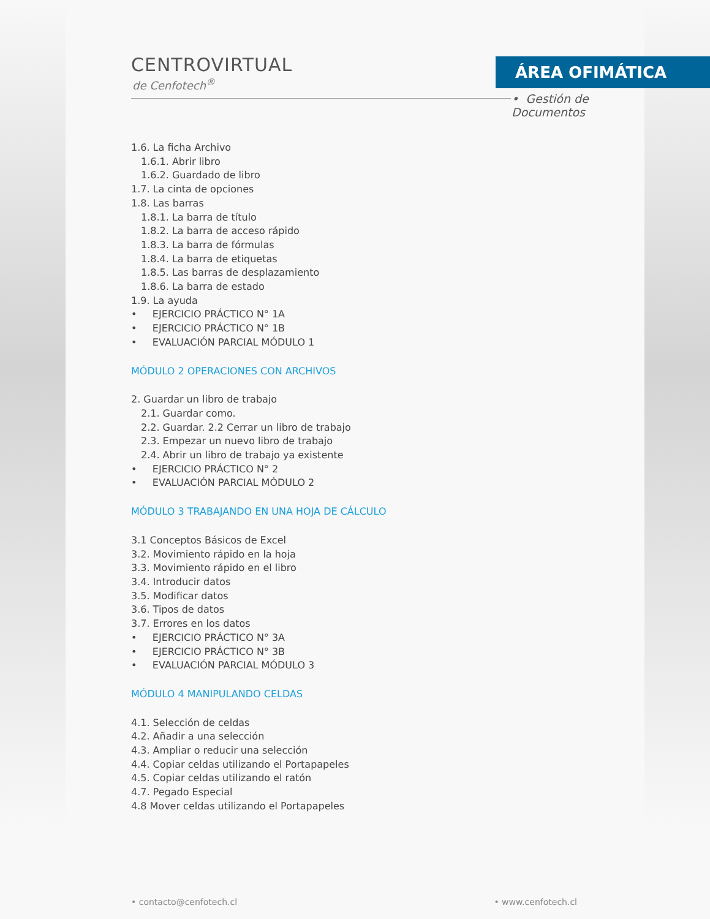CENTROVIRTUAL
de Cenfotech<sup>®</sup>
ÁREA OFIMÁTICA
• Gestión de Documentos
1.6. La ficha Archivo
1.6.1. Abrir libro
1.6.2. Guardado de libro
1.7. La cinta de opciones
1.8. Las barras
1.8.1. La barra de título
1.8.2. La barra de acceso rápido
1.8.3. La barra de fórmulas
1.8.4. La barra de etiquetas
1.8.5. Las barras de desplazamiento
1.8.6. La barra de estado
1.9. La ayuda
• EJERCICIO PRÁCTICO N° 1A
• EJERCICIO PRÁCTICO N° 1B
• EVALUACIÓN PARCIAL MÓDULO 1
MÓDULO 2 OPERACIONES CON ARCHIVOS
2. Guardar un libro de trabajo
2.1. Guardar como.
2.2. Guardar. 2.2 Cerrar un libro de trabajo
2.3. Empezar un nuevo libro de trabajo
2.4. Abrir un libro de trabajo ya existente
• EJERCICIO PRÁCTICO N° 2
• EVALUACIÓN PARCIAL MÓDULO 2
MÓDULO 3 TRABAJANDO EN UNA HOJA DE CÁLCULO
3.1 Conceptos Básicos de Excel
3.2. Movimiento rápido en la hoja
3.3. Movimiento rápido en el libro
3.4. Introducir datos
3.5. Modificar datos
3.6. Tipos de datos
3.7. Errores en los datos
• EJERCICIO PRÁCTICO N° 3A
• EJERCICIO PRÁCTICO N° 3B
• EVALUACIÓN PARCIAL MÓDULO 3
MÓDULO 4 MANIPULANDO CELDAS
4.1. Selección de celdas
4.2. Añadir a una selección
4.3. Ampliar o reducir una selección
4.4. Copiar celdas utilizando el Portapapeles
4.5. Copiar celdas utilizando el ratón
4.7. Pegado Especial
4.8 Mover celdas utilizando el Portapapeles
• contacto@cenfotech.cl • www.cenfotech.cl